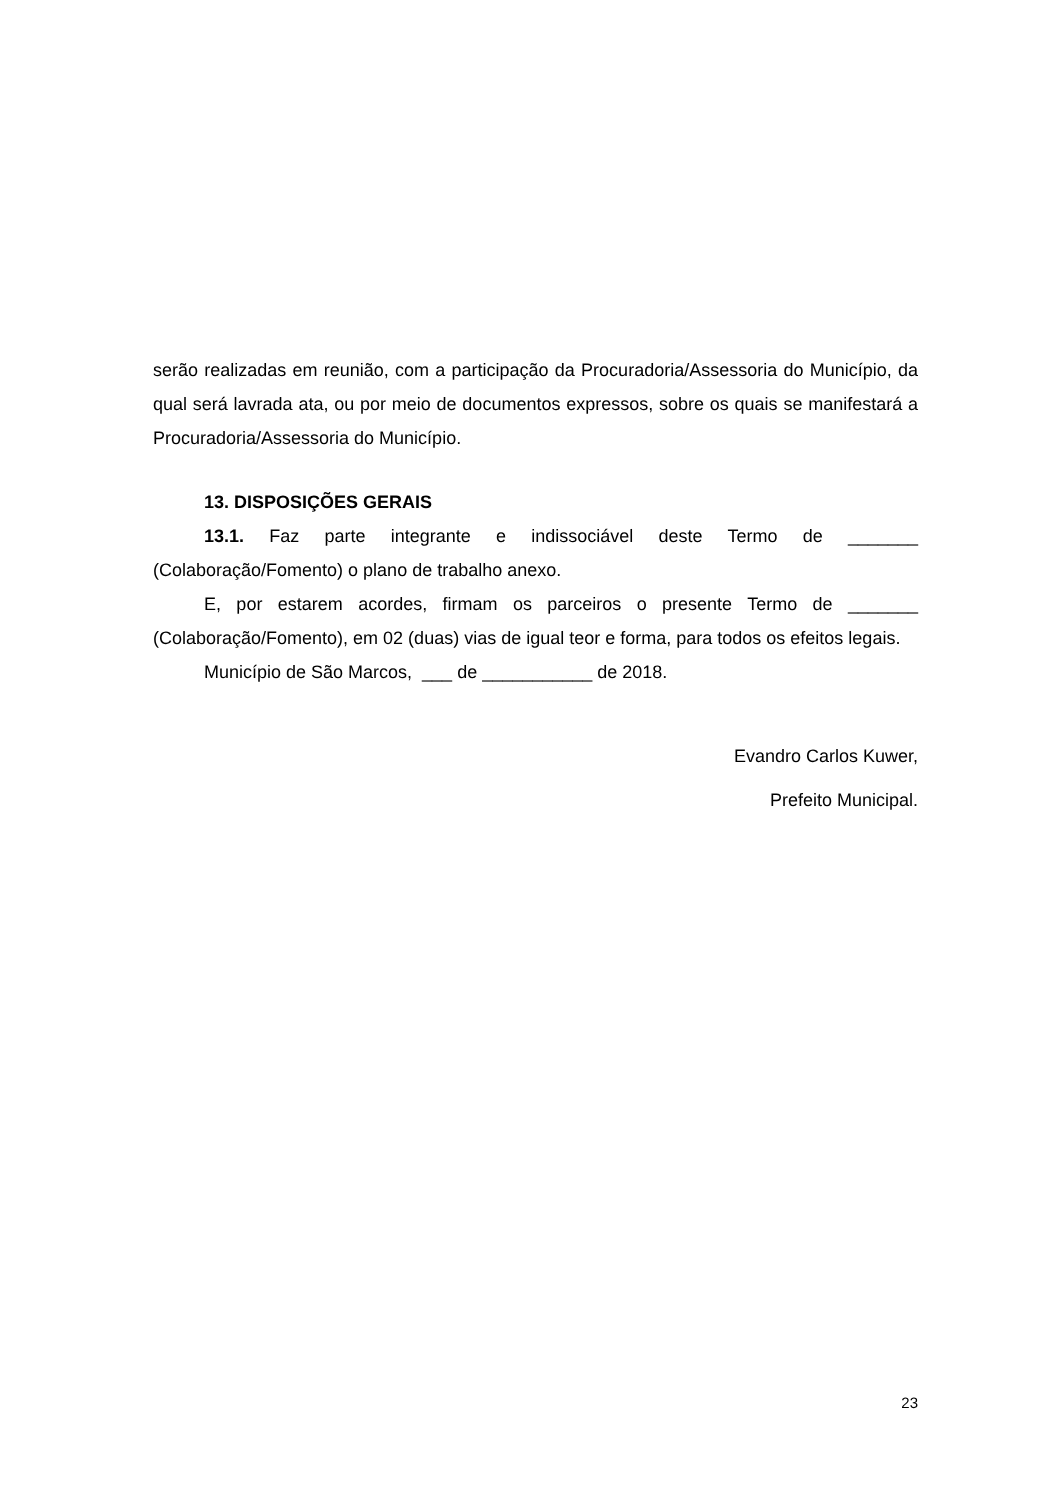serão realizadas em reunião, com a participação da Procuradoria/Assessoria do Município, da qual será lavrada ata, ou por meio de documentos expressos, sobre os quais se manifestará a Procuradoria/Assessoria do Município.
13. DISPOSIÇÕES GERAIS
13.1. Faz parte integrante e indissociável deste Termo de _______ (Colaboração/Fomento) o plano de trabalho anexo.
E, por estarem acordes, firmam os parceiros o presente Termo de _______ (Colaboração/Fomento), em 02 (duas) vias de igual teor e forma, para todos os efeitos legais.
Município de São Marcos, ___ de ___________ de 2018.
Evandro Carlos Kuwer,
Prefeito Municipal.
23